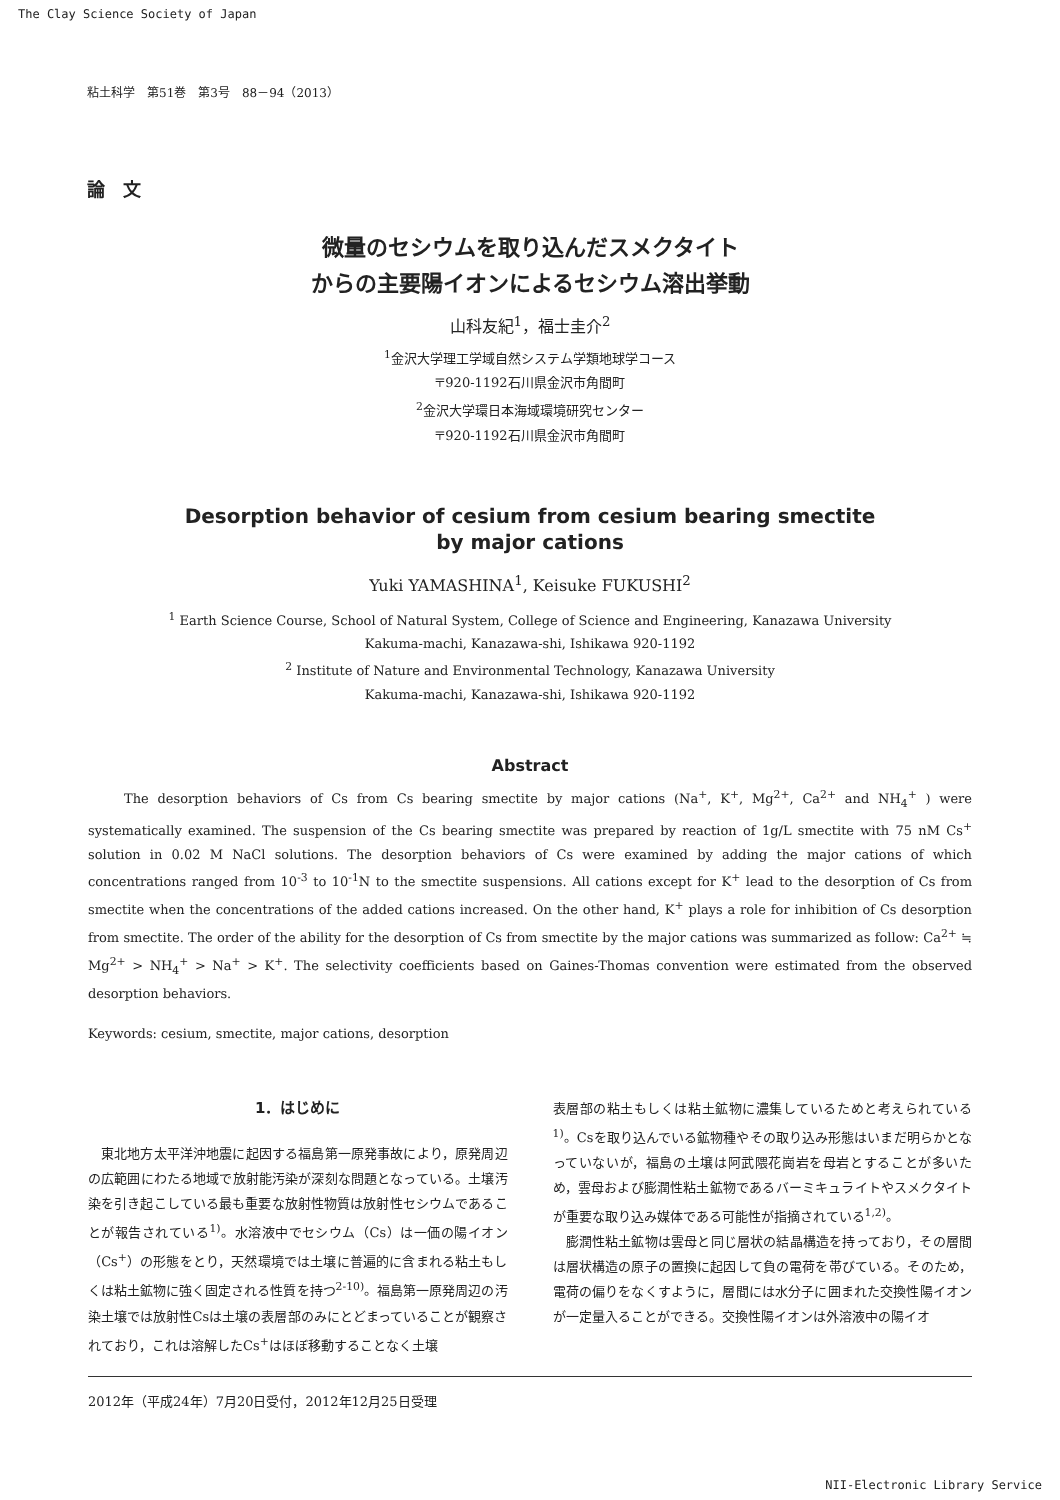The Clay Science Society of Japan
粘土科学　第51巻　第3号　88－94（2013）
論　文
微量のセシウムを取り込んだスメクタイト
からの主要陽イオンによるセシウム溶出挙動
山科友紀<sup>1</sup>，福士圭介<sup>2</sup>
<sup>1</sup> 金沢大学理工学域自然システム学類地球学コース
〒920-1192石川県金沢市角間町
<sup>2</sup> 金沢大学環日本海域環境研究センター
〒920-1192石川県金沢市角間町
Desorption behavior of cesium from cesium bearing smectite
by major cations
Yuki YAMASHINA<sup>1</sup>, Keisuke FUKUSHI<sup>2</sup>
<sup>1</sup> Earth Science Course, School of Natural System, College of Science and Engineering, Kanazawa University
Kakuma-machi, Kanazawa-shi, Ishikawa 920-1192
<sup>2</sup> Institute of Nature and Environmental Technology, Kanazawa University
Kakuma-machi, Kanazawa-shi, Ishikawa 920-1192
Abstract
The desorption behaviors of Cs from Cs bearing smectite by major cations (Na<sup>+</sup>, K<sup>+</sup>, Mg<sup>2+</sup>, Ca<sup>2+</sup> and NH<sub>4</sub><sup>+</sup> ) were systematically examined. The suspension of the Cs bearing smectite was prepared by reaction of 1g/L smectite with 75 nM Cs<sup>+</sup> solution in 0.02 M NaCl solutions. The desorption behaviors of Cs were examined by adding the major cations of which concentrations ranged from 10<sup>-3</sup> to 10<sup>-1</sup>N to the smectite suspensions. All cations except for K<sup>+</sup> lead to the desorption of Cs from smectite when the concentrations of the added cations increased. On the other hand, K<sup>+</sup> plays a role for inhibition of Cs desorption from smectite. The order of the ability for the desorption of Cs from smectite by the major cations was summarized as follow: Ca<sup>2+</sup> ≒ Mg<sup>2+</sup> > NH<sub>4</sub><sup>+</sup> > Na<sup>+</sup> > K<sup>+</sup>. The selectivity coefficients based on Gaines-Thomas convention were estimated from the observed desorption behaviors.
Keywords: cesium, smectite, major cations, desorption
1．はじめに
東北地方太平洋沖地震に起因する福島第一原発事故により，原発周辺の広範囲にわたる地域で放射能汚染が深刻な問題となっている。土壌汚染を引き起こしている最も重要な放射性物質は放射性セシウムであることが報告されている<sup>1)</sup>。水溶液中でセシウム（Cs）は一価の陽イオン（Cs<sup>+</sup>）の形態をとり，天然環境では土壌に普遍的に含まれる粘土もしくは粘土鉱物に強く固定される性質を持つ<sup>2-10)</sup>。福島第一原発周辺の汚染土壌では放射性Csは土壌の表層部のみにとどまっていることが観察されており，これは溶解したCs<sup>+</sup>はほぼ移動することなく土壌
表層部の粘土もしくは粘土鉱物に濃集しているためと考えられている<sup>1)</sup>。Csを取り込んでいる鉱物種やその取り込み形態はいまだ明らかとなっていないが，福島の土壌は阿武隈花崗岩を母岩とすることが多いため，雲母および膨潤性粘土鉱物であるバーミキュライトやスメクタイトが重要な取り込み媒体である可能性が指摘されている<sup>1,2)</sup>。
膨潤性粘土鉱物は雲母と同じ層状の結晶構造を持っており，その層間は層状構造の原子の置換に起因して負の電荷を帯びている。そのため，電荷の偏りをなくすように，層間には水分子に囲まれた交換性陽イオンが一定量入ることができる。交換性陽イオンは外溶液中の陽イオ
2012年（平成24年）7月20日受付，2012年12月25日受理
NII-Electronic Library Service